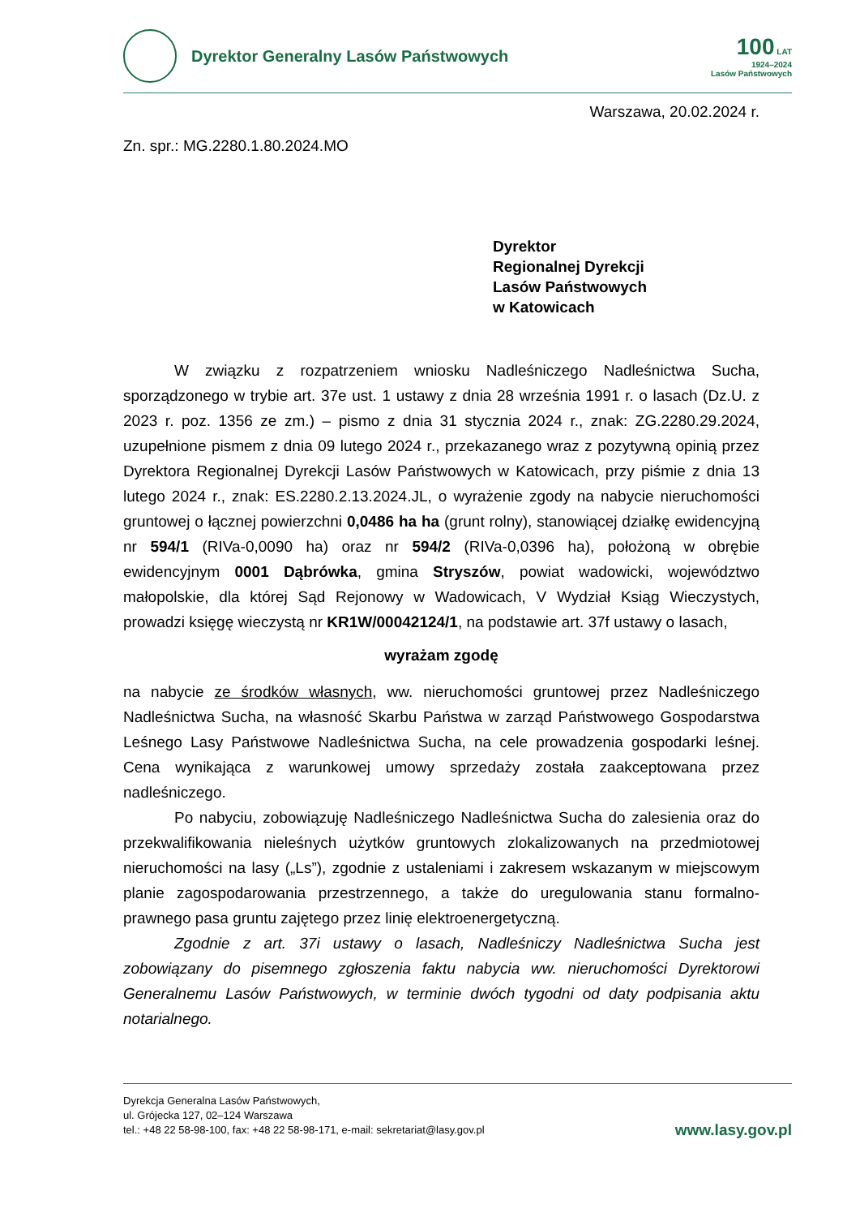Dyrektor Generalny Lasów Państwowych
100 LAT
1924–2024
Lasów Państwowych
Warszawa, 20.02.2024 r.
Zn. spr.: MG.2280.1.80.2024.MO
Dyrektor
Regionalnej Dyrekcji
Lasów Państwowych
w Katowicach
W związku z rozpatrzeniem wniosku Nadleśniczego Nadleśnictwa Sucha, sporządzonego w trybie art. 37e ust. 1 ustawy z dnia 28 września 1991 r. o lasach (Dz.U. z 2023 r. poz. 1356 ze zm.) – pismo z dnia 31 stycznia 2024 r., znak: ZG.2280.29.2024, uzupełnione pismem z dnia 09 lutego 2024 r., przekazanego wraz z pozytywną opinią przez Dyrektora Regionalnej Dyrekcji Lasów Państwowych w Katowicach, przy piśmie z dnia 13 lutego 2024 r., znak: ES.2280.2.13.2024.JL, o wyrażenie zgody na nabycie nieruchomości gruntowej o łącznej powierzchni 0,0486 ha ha (grunt rolny), stanowiącej działkę ewidencyjną nr 594/1 (RIVa-0,0090 ha) oraz nr 594/2 (RIVa-0,0396 ha), położoną w obrębie ewidencyjnym 0001 Dąbrówka, gmina Stryszów, powiat wadowicki, województwo małopolskie, dla której Sąd Rejonowy w Wadowicach, V Wydział Ksiąg Wieczystych, prowadzi księgę wieczystą nr KR1W/00042124/1, na podstawie art. 37f ustawy o lasach,
wyrażam zgodę
na nabycie ze środków własnych, ww. nieruchomości gruntowej przez Nadleśniczego Nadleśnictwa Sucha, na własność Skarbu Państwa w zarząd Państwowego Gospodarstwa Leśnego Lasy Państwowe Nadleśnictwa Sucha, na cele prowadzenia gospodarki leśnej. Cena wynikająca z warunkowej umowy sprzedaży została zaakceptowana przez nadleśniczego.
Po nabyciu, zobowiązuję Nadleśniczego Nadleśnictwa Sucha do zalesienia oraz do przekwalifikowania nieleśnych użytków gruntowych zlokalizowanych na przedmiotowej nieruchomości na lasy („Ls”), zgodnie z ustaleniami i zakresem wskazanym w miejscowym planie zagospodarowania przestrzennego, a także do uregulowania stanu formalno-prawnego pasa gruntu zajętego przez linię elektroenergetyczną.
Zgodnie z art. 37i ustawy o lasach, Nadleśniczy Nadleśnictwa Sucha jest zobowiązany do pisemnego zgłoszenia faktu nabycia ww. nieruchomości Dyrektorowi Generalnemu Lasów Państwowych, w terminie dwóch tygodni od daty podpisania aktu notarialnego.
Dyrekcja Generalna Lasów Państwowych,
ul. Grójecka 127, 02–124 Warszawa
tel.: +48 22 58-98-100, fax: +48 22 58-98-171, e-mail: sekretariat@lasy.gov.pl
www.lasy.gov.pl